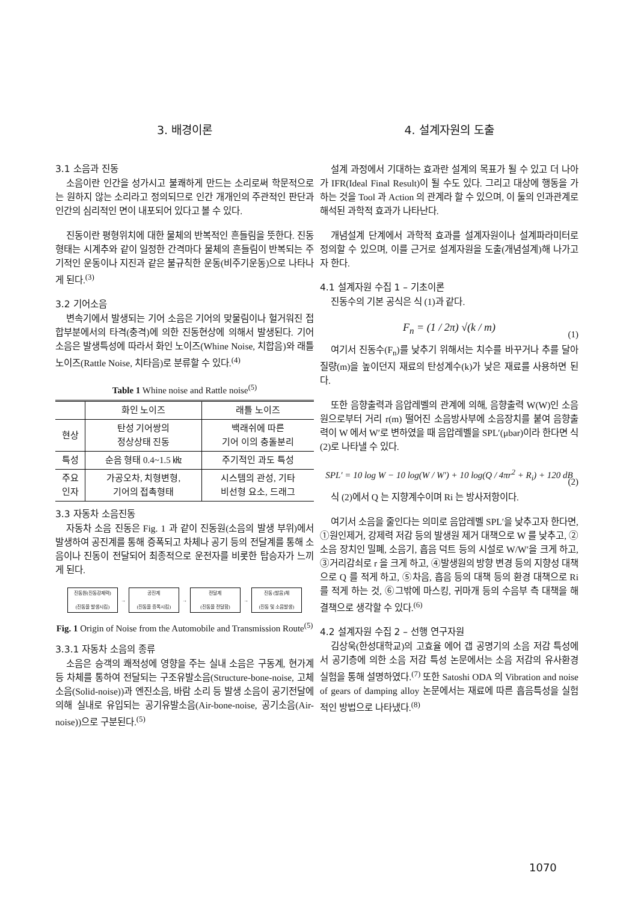3. 배경이론
3.1 소음과 진동
소음이란 인간을 성가시고 불쾌하게 만드는 소리로써 학문적으로는 원하지 않는 소리라고 정의되므로 인간 개개인의 주관적인 판단과 인간의 심리적인 면이 내포되어 있다고 볼 수 있다.
진동이란 평형위치에 대한 물체의 반복적인 흔들림을 뜻한다. 진동형태는 시계추와 같이 일정한 간격마다 물체의 흔들림이 반복되는 주기적인 운동이나 지진과 같은 불규칙한 운동(비주기운동)으로 나타나게 된다.<sup>(3)</sup>
3.2 기어소음
변속기에서 발생되는 기어 소음은 기어의 맞물림이나 헐거워진 접합부분에서의 타격(충격)에 의한 진동현상에 의해서 발생된다. 기어 소음은 발생특성에 따라서 화인 노이즈(Whine Noise, 치합음)와 래틀 노이즈(Rattle Noise, 치타음)로 분류할 수 있다.<sup>(4)</sup>
Table 1 Whine noise and Rattle noise<sup>(5)</sup>
| | 화인 노이즈 | 래틀 노이즈 |
| --- | --- | --- |
| 현상 | 탄성 기어쌍의 정상상태 진동 | 백래쉬에 따른 기어 이의 충돌분리 |
| 특성 | 순음 형태 0.4~1.5 ㎑ | 주기적인 과도 특성 |
| 주요 인자 | 가공오차, 치형변형, 기어의 접촉형태 | 시스템의 관성, 기타 비선형 요소, 드래그 |
3.3 자동차 소음진동
자동차 소음 진동은 Fig. 1 과 같이 진동원(소음의 발생 부위)에서 발생하여 공진계를 통해 증폭되고 차체나 공기 등의 전달계를 통해 소음이나 진동이 전달되어 최종적으로 운전자를 비롯한 탑승자가 느끼게 된다.
진동원(진동강제력)
(진동을 발생시킴)
→
공진계
(진동을 증폭시킴)
→
전달계
(진동을 전달함)
→
진동 (발음)체
(진동 및 소음발생)
Fig. 1 Origin of Noise from the Automobile and Transmission Route<sup>(5)</sup>
3.3.1 자동차 소음의 종류
소음은 승객의 쾌적성에 영향을 주는 실내 소음은 구동계, 현가계 등 차체를 통하여 전달되는 구조유발소음(Structure-bone-noise, 고체소음(Solid-noise))과 엔진소음, 바람 소리 등 발생 소음이 공기전달에 의해 실내로 유입되는 공기유발소음(Air-bone-noise, 공기소음(Air-noise))으로 구분된다.<sup>(5)</sup>
4. 설계자원의 도출
설계 과정에서 기대하는 효과란 설계의 목표가 될 수 있고 더 나아가 IFR(Ideal Final Result)이 될 수도 있다. 그리고 대상에 행동을 가하는 것을 Tool 과 Action 의 관계라 할 수 있으며, 이 둘의 인과관계로 해석된 과학적 효과가 나타난다.
개념설계 단계에서 과학적 효과를 설계자원이나 설계파라미터로 정의할 수 있으며, 이를 근거로 설계자원을 도출(개념설계)해 나가고자 한다.
4.1 설계자원 수집 1 – 기초이론
진동수의 기본 공식은 식 (1)과 같다.
F<sub>n</sub> = (1 / 2π) √(k / m)
(1)
여기서 진동수(F<sub>n</sub>)를 낮추기 위해서는 치수를 바꾸거나 추를 달아 질량(m)을 높이던지 재료의 탄성계수(k)가 낮은 재료를 사용하면 된다.
또한 음향출력과 음압레벨의 관계에 의해, 음향출력 W(W)인 소음원으로부터 거리 r(m) 떨어진 소음방사부에 소음장치를 붙여 음향출력이 W 에서 W′로 변하였을 때 음압레벨을 SPL′(μbar)이라 한다면 식 (2)로 나타낼 수 있다.
SPL′ = 10 log W − 10 log(W / W′) + 10 log(Q / 4πr<sup>2</sup> + R<sub>i</sub>) + 120 dB
(2)
식 (2)에서 Q 는 지향계수이며 Ri 는 방사저항이다.
여기서 소음을 줄인다는 의미로 음압레벨 SPL′을 낮추고자 한다면, ①원인제거, 강제력 저감 등의 발생원 제거 대책으로 W 를 낮추고, ②소음 장치인 밀폐, 소음기, 흡음 덕트 등의 시설로 W/W′을 크게 하고, ③거리감쇠로 r 을 크게 하고, ④발생원의 방향 변경 등의 지향성 대책으로 Q 를 적게 하고, ⑤차음, 흡음 등의 대책 등의 환경 대책으로 Ri 를 적게 하는 것, ⑥그밖에 마스킹, 귀마개 등의 수음부 측 대책을 해결책으로 생각할 수 있다.<sup>(6)</sup>
4.2 설계자원 수집 2 – 선행 연구자원
김상욱(한성대학교)의 고효율 에어 갭 공명기의 소음 저감 특성에서 공기층에 의한 소음 저감 특성 논문에서는 소음 저감의 유사환경 실험을 통해 설명하였다.<sup>(7)</sup> 또한 Satoshi ODA 의 Vibration and noise of gears of damping alloy 논문에서는 재료에 따른 흡음특성을 실험적인 방법으로 나타냈다.<sup>(8)</sup>
1070